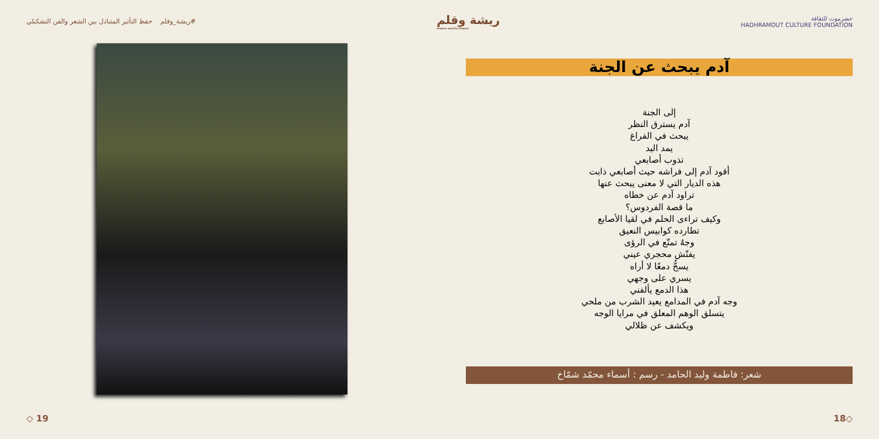#ريشة_وقلم حفظ التأثير المتبادل بين الشعر والفن التشكيلي
ريشة وقلم
Feather and Pen Project
حضرموت للثقافة
HADHRAMOUT CULTURE FOUNDATION
آدم يبحث عن الجنة
إلى الجنة
آدم يسترق النظر
يبحث في الفراغ
يمد اليد
تذوب أصابعي
أقود آدم إلى فراشه حيث أصابعي ذابت
هذه الديار التي لا معنى يبحث عنها
تراود آدم عن خطاه
ما قصة الفردوس؟
وكيف تراءى الحلم في لقيا الأصابع
تطارده كوابيس النعيق
وجهٌ تمتّع في الرؤى
يفتّش محجري عيني
يسحُّ دمعًا لا أراه
يسري على وجهي
هذا الدمع يألفني
وجه آدم في المدامع يعيد الشرب من ملحي
يتسلق الوهم المعلق في مرايا الوجه
ويكشف عن ظلالي
شعر: فاطمة وليد الحامد - رسم : أسماء محمّد شمّاخ
◇ 19 18◇